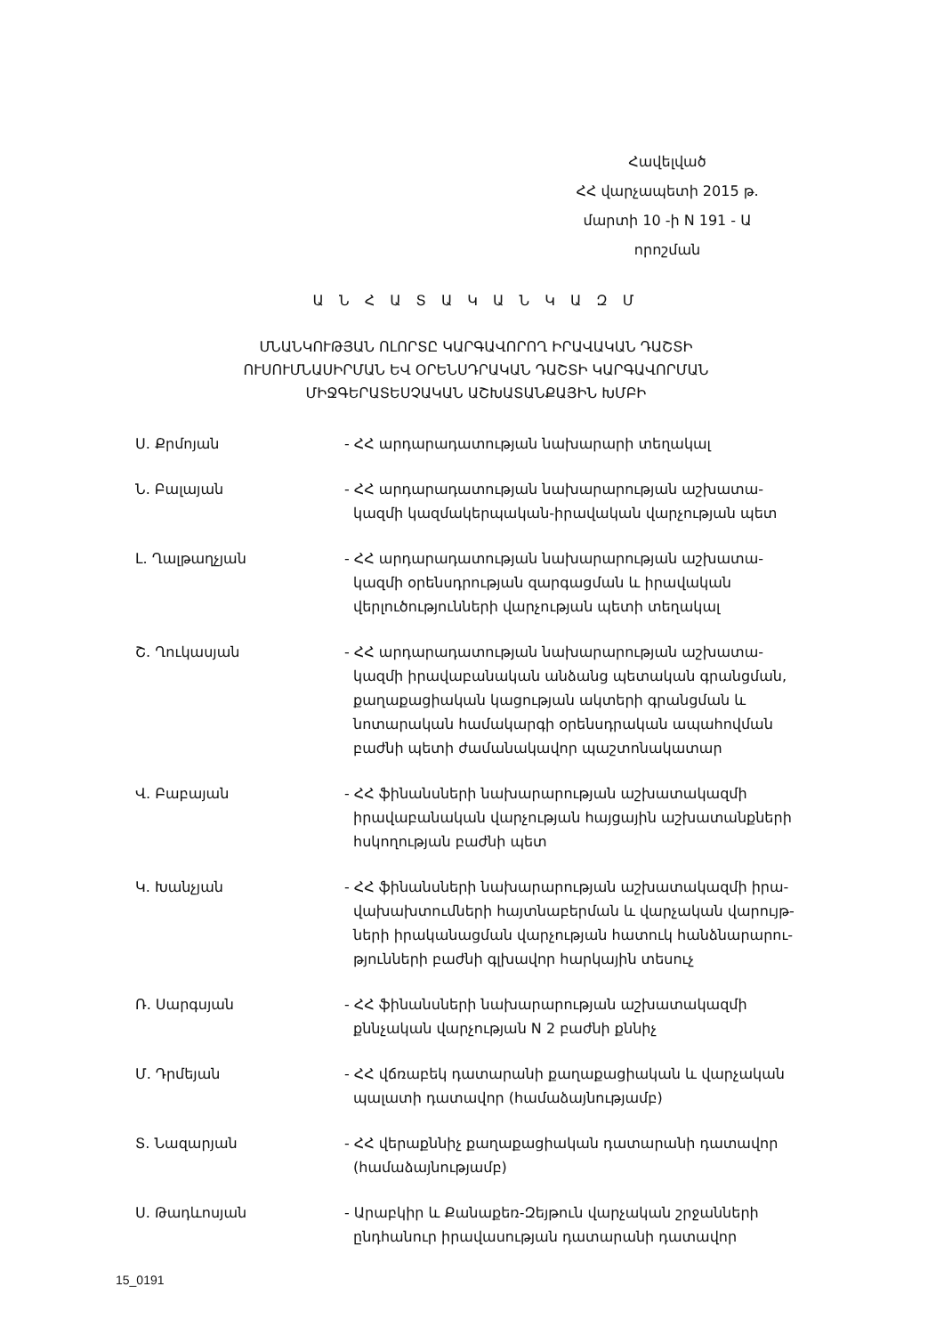Հավելված
ՀՀ վարչապետի 2015 թ.
մարտի 10 -ի N 191 - Ա
որոշման
Ա Ն Հ Ա Տ Ա Կ Ա Ն Կ Ա Զ Մ
ՄՆԱՆԿՈՒԹՅԱՆ ՈԼՈՐՏԸ ԿԱՐԳԱՎՈՐՈՂ ԻՐԱՎԱԿԱՆ ԴԱՇՏԻ
ՈՒՍՈՒՄՆԱՍԻՐՄԱՆ ԵՎ ՕՐԵՆՍԴՐԱԿԱՆ ԴԱՇՏԻ ԿԱՐԳԱՎՈՐՄԱՆ
ՄԻՋԳԵՐԱՏԵՍՉԱԿԱՆ ԱՇԽԱՏԱՆՔԱՅԻՆ ԽՄԲԻ
Ս. Քրմոյան - ՀՀ արդարադատության նախարարի տեղակալ
Ն. Բալայան - ՀՀ արդարադատության նախարարության աշխատա-
կազմի կազմակերպական-իրավական վարչության պետ
Լ. Ղալթաղչյան - ՀՀ արդարադատության նախարարության աշխատա-
կազմի օրենսդրության զարգացման և իրավական
վերլուծությունների վարչության պետի տեղակալ
Շ. Ղուկասյան - ՀՀ արդարադատության նախարարության աշխատա-
կազմի իրավաբանական անձանց պետական գրանցման,
քաղաքացիական կացության ակտերի գրանցման և
նոտարական համակարգի օրենսդրական ապահովման
բաժնի պետի ժամանակավոր պաշտոնակատար
Վ. Բաբայան - ՀՀ ֆինանսների նախարարության աշխատակազմի
իրավաբանական վարչության հայցային աշխատանքների
հսկողության բաժնի պետ
Կ. Խանչյան - ՀՀ ֆինանսների նախարարության աշխատակազմի իրա-
վախախտումների հայտնաբերման և վարչական վարույթ-
ների իրականացման վարչության հատուկ հանձնարարու-
թյունների բաժնի գլխավոր հարկային տեսուչ
Ռ. Սարգսյան - ՀՀ ֆինանսների նախարարության աշխատակազմի
քննչական վարչության N 2 բաժնի քննիչ
Մ. Դրմեյան - ՀՀ վճռաբեկ դատարանի քաղաքացիական և վարչական
պալատի դատավոր (համաձայնությամբ)
Տ. Նազարյան - ՀՀ վերաքննիչ քաղաքացիական դատարանի դատավոր
(համաձայնությամբ)
Ս. Թադևոսյան - Արաբկիր և Քանաքեռ-Զեյթուն վարչական շրջանների
ընդհանուր իրավասության դատարանի դատավոր
15_0191